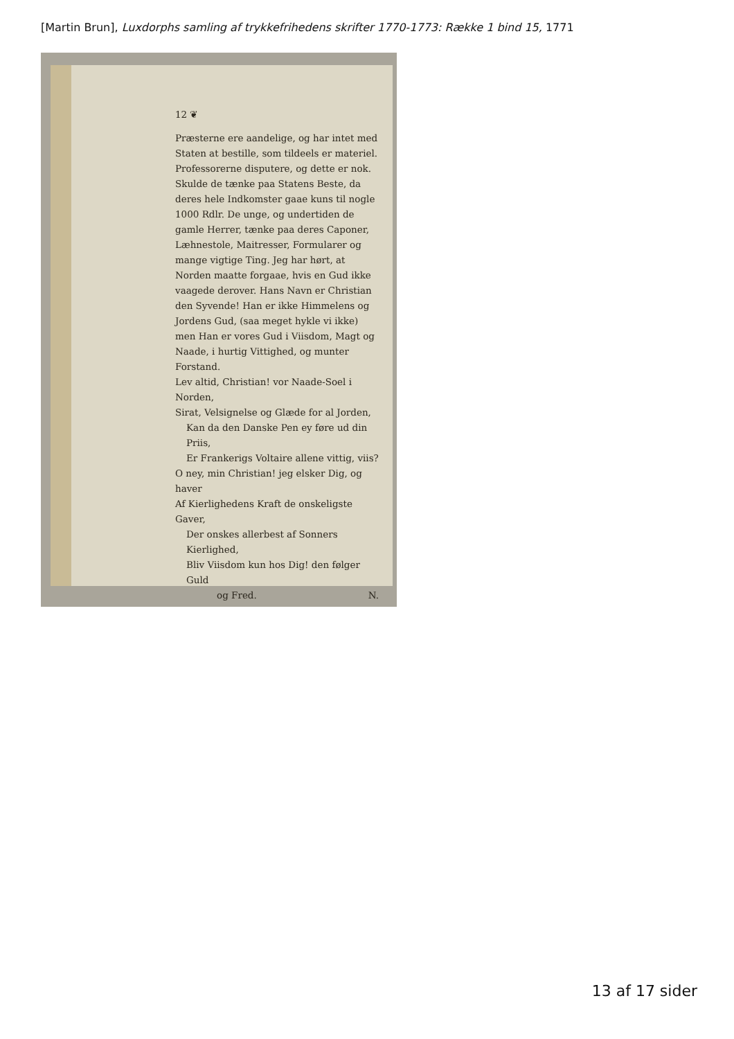[Martin Brun], Luxdorphs samling af trykkefrihedens skrifter 1770-1773: Række 1 bind 15, 1771
12 ❦
Præsterne ere aandelige, og har intet med Staten at bestille, som tildeels er materiel. Professorerne disputere, og dette er nok. Skulde de tænke paa Statens Beste, da deres hele Indkomster gaae kuns til nogle 1000 Rdlr. De unge, og undertiden de gamle Herrer, tænke paa deres Caponer, Læhnestole, Maitresser, Formularer og mange vigtige Ting. Jeg har hørt, at Norden maatte forgaae, hvis en Gud ikke vaagede derover. Hans Navn er Christian den Syvende! Han er ikke Himmelens og Jordens Gud, (saa meget hykle vi ikke) men Han er vores Gud i Viisdom, Magt og Naade, i hurtig Vittighed, og munter Forstand.
Lev altid, Christian! vor Naade-Soel i Norden,
Sirat, Velsignelse og Glæde for al Jorden,
Kan da den Danske Pen ey føre ud din Priis,
Er Frankerigs Voltaire allene vittig, viis?
O ney, min Christian! jeg elsker Dig, og haver
Af Kierlighedens Kraft de onskeligste Gaver,
Der onskes allerbest af Sonners Kierlighed,
Bliv Viisdom kun hos Dig! den følger Guld
og Fred. N.
13 af 17 sider